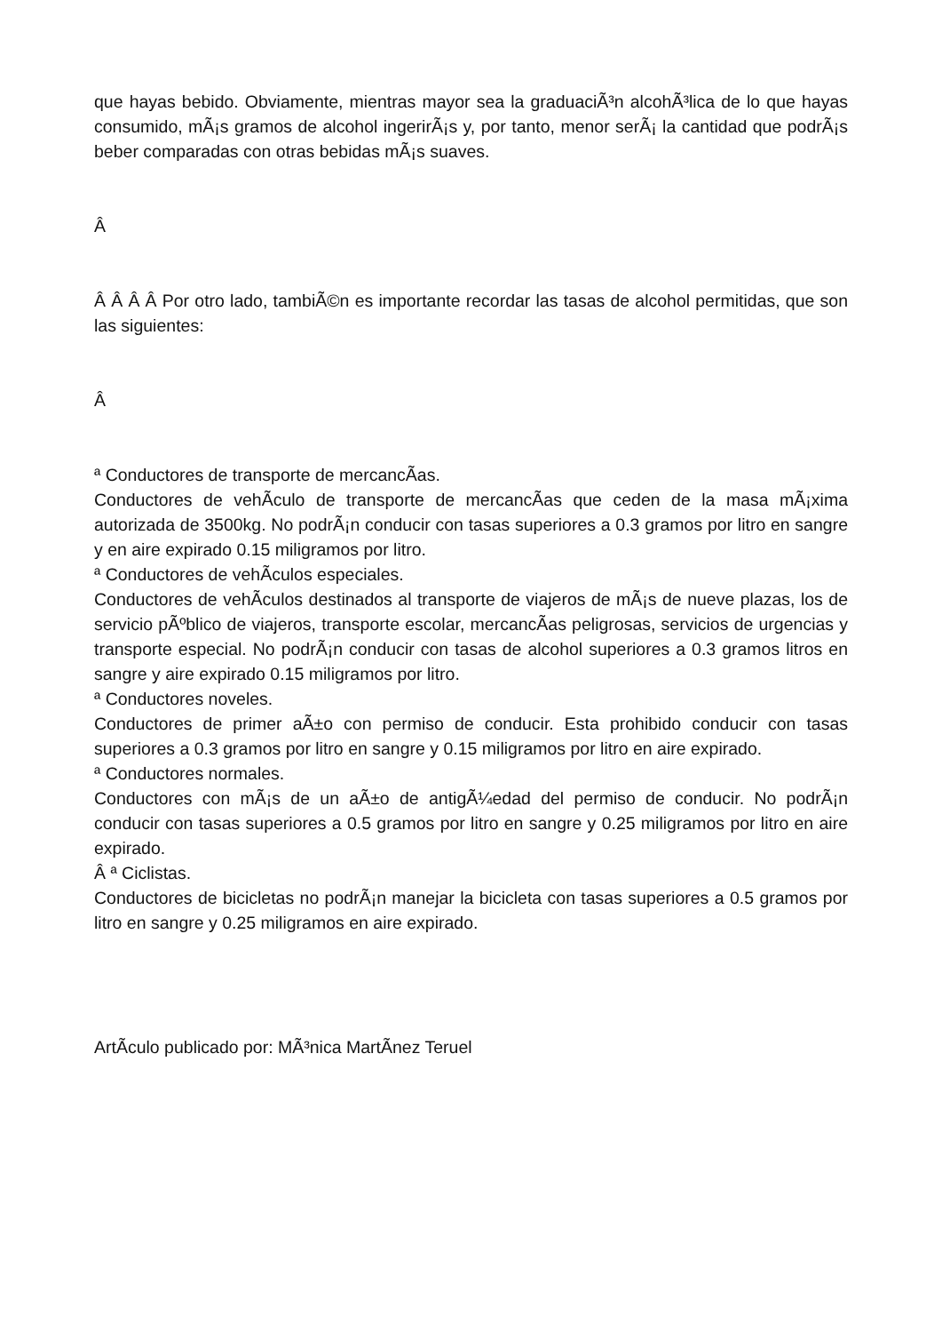que hayas bebido. Obviamente, mientras mayor sea la graduaciÃ³n alcohÃ³lica de lo que hayas consumido, mÃ¡s gramos de alcohol ingerirÃ¡s y, por tanto, menor serÃ¡ la cantidad que podrÃ¡s beber comparadas con otras bebidas mÃ¡s suaves.
Â
Â Â Â Â Por otro lado, tambiÃ©n es importante recordar las tasas de alcohol permitidas, que son las siguientes:
Â
ª Conductores de transporte de mercancÃ­as.
Conductores de vehÃ­culo de transporte de mercancÃ­as que ceden de la masa mÃ¡xima autorizada de 3500kg. No podrÃ¡n conducir con tasas superiores a 0.3 gramos por litro en sangre y en aire expirado 0.15 miligramos por litro.
ª Conductores de vehÃ­culos especiales.
Conductores de vehÃ­culos destinados al transporte de viajeros de mÃ¡s de nueve plazas, los de servicio pÃºblico de viajeros, transporte escolar, mercancÃ­as peligrosas, servicios de urgencias y transporte especial. No podrÃ¡n conducir con tasas de alcohol superiores a 0.3 gramos litros en sangre y aire expirado 0.15 miligramos por litro.
ª Conductores noveles.
Conductores de primer aÃ±o con permiso de conducir. Esta prohibido conducir con tasas superiores a 0.3 gramos por litro en sangre y 0.15 miligramos por litro en aire expirado.
ª Conductores normales.
Conductores con mÃ¡s de un aÃ±o de antigÃ¼edad del permiso de conducir. No podrÃ¡n conducir con tasas superiores a 0.5 gramos por litro en sangre y 0.25 miligramos por litro en aire expirado.
Â ª Ciclistas.
Conductores de bicicletas no podrÃ¡n manejar la bicicleta con tasas superiores a 0.5 gramos por litro en sangre y 0.25 miligramos en aire expirado.
ArtÃ­culo publicado por: MÃ³nica MartÃ­nez Teruel